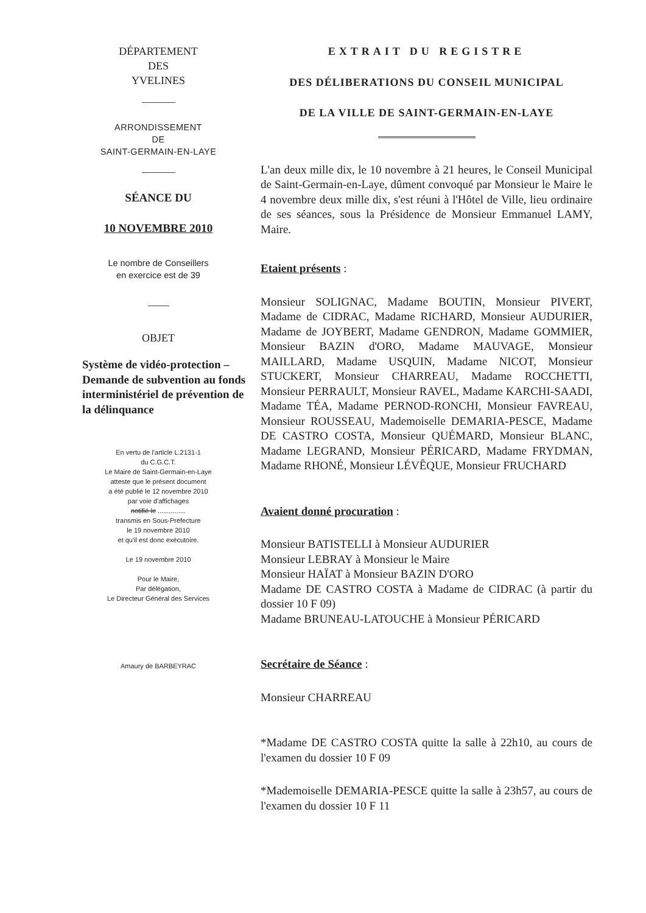DÉPARTEMENT
DES
YVELINES
ARRONDISSEMENT
DE
SAINT-GERMAIN-EN-LAYE
SÉANCE DU
10 NOVEMBRE 2010
Le nombre de Conseillers
en exercice est de 39
OBJET
Système de vidéo-protection – Demande de subvention au fonds interministériel de prévention de la délinquance
En vertu de l'article L.2131-1
du C.G.C.T.
Le Maire de Saint-Germain-en-Laye
atteste que le présent document
a été publié le 12 novembre 2010
par voie d'affichages
notifié le ...............
transmis en Sous-Préfecture
le 19 novembre 2010
et qu'il est donc exécutoire.
Le 19 novembre 2010
Pour le Maire,
Par délégation,
Le Directeur Général des Services
Amaury de BARBEYRAC
EXTRAIT DU REGISTRE
DES DÉLIBERATIONS DU CONSEIL MUNICIPAL
DE LA VILLE DE SAINT-GERMAIN-EN-LAYE
L'an deux mille dix, le 10 novembre à 21 heures, le Conseil Municipal de Saint-Germain-en-Laye, dûment convoqué par Monsieur le Maire le 4 novembre deux mille dix, s'est réuni à l'Hôtel de Ville, lieu ordinaire de ses séances, sous la Présidence de Monsieur Emmanuel LAMY, Maire.
Etaient présents :
Monsieur SOLIGNAC, Madame BOUTIN, Monsieur PIVERT, Madame de CIDRAC, Madame RICHARD, Monsieur AUDURIER, Madame de JOYBERT, Madame GENDRON, Madame GOMMIER, Monsieur BAZIN d'ORO, Madame MAUVAGE, Monsieur MAILLARD, Madame USQUIN, Madame NICOT, Monsieur STUCKERT, Monsieur CHARREAU, Madame ROCCHETTI, Monsieur PERRAULT, Monsieur RAVEL, Madame KARCHI-SAADI, Madame TÉA, Madame PERNOD-RONCHI, Monsieur FAVREAU, Monsieur ROUSSEAU, Mademoiselle DEMARIA-PESCE, Madame DE CASTRO COSTA, Monsieur QUÉMARD, Monsieur BLANC, Madame LEGRAND, Monsieur PÉRICARD, Madame FRYDMAN, Madame RHONÉ, Monsieur LÉVÊQUE, Monsieur FRUCHARD
Avaient donné procuration :
Monsieur BATISTELLI à Monsieur AUDURIER
Monsieur LEBRAY à Monsieur le Maire
Monsieur HAÏAT à Monsieur BAZIN D'ORO
Madame DE CASTRO COSTA à Madame de CIDRAC (à partir du dossier 10 F 09)
Madame BRUNEAU-LATOUCHE à Monsieur PÉRICARD
Secrétaire de Séance :
Monsieur CHARREAU
*Madame DE CASTRO COSTA quitte la salle à 22h10, au cours de l'examen du dossier 10 F 09
*Mademoiselle DEMARIA-PESCE quitte la salle à 23h57, au cours de l'examen du dossier 10 F 11